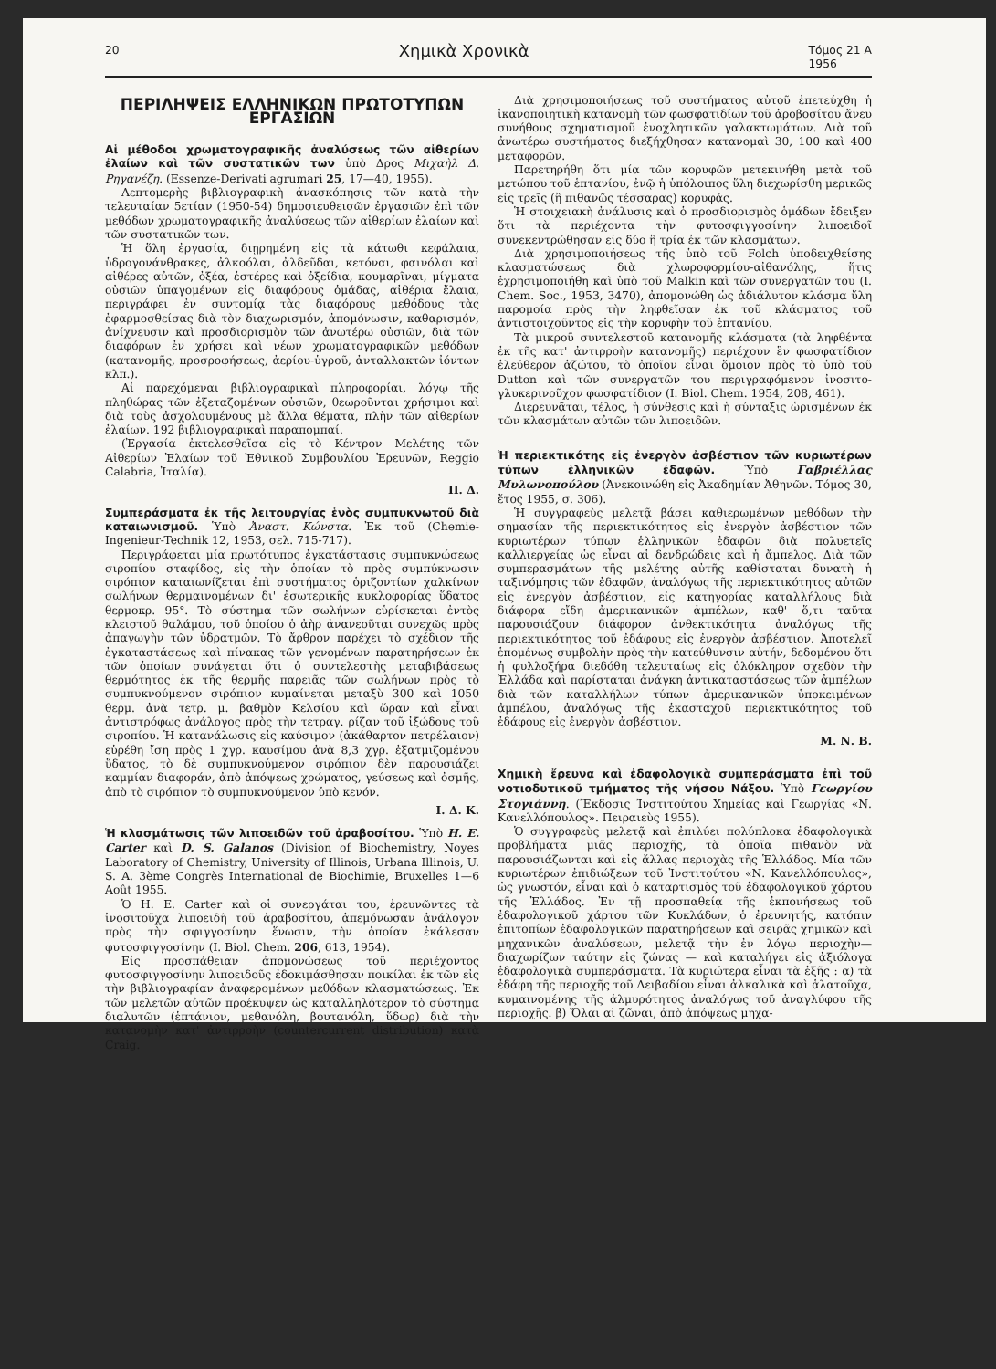20 Χημικὰ Χρονικὰ Τόμος 21 Α
1956
ΠΕΡΙΛΗΨΕΙΣ ΕΛΛΗΝΙΚΩΝ ΠΡΩΤΟΤΥΠΩΝ ΕΡΓΑΣΙΩΝ
Αἱ μέθοδοι χρωματογραφικῆς ἀναλύσεως τῶν αἰθερίων ἐλαίων καὶ τῶν συστατικῶν των ὑπὸ Δρος Μιχαὴλ Δ. Ρηγανέζη. (Essenze-Derivati agrumari 25, 17—40, 1955).
Λεπτομερὴς βιβλιογραφικὴ ἀνασκόπησις τῶν κατὰ τὴν τελευταίαν 5ετίαν (1950-54) δημοσιευθεισῶν ἐργασιῶν ἐπὶ τῶν μεθόδων χρωματογραφικῆς ἀναλύσεως τῶν αἰθερίων ἐλαίων καὶ τῶν συστατικῶν των.
Ἡ ὅλη ἐργασία, διῃρημένη εἰς τὰ κάτωθι κεφάλαια, ὑδρογονάνθρακες, ἀλκοόλαι, ἀλδεῦδαι, κετόναι, φαινόλαι καὶ αἰθέρες αὐτῶν, ὀξέα, ἐστέρες καὶ ὀξείδια, κουμαρῖναι, μίγματα οὐσιῶν ὑπαγομένων εἰς διαφόρους ὁμάδας, αἰθέρια ἔλαια, περιγράφει ἐν συντομίᾳ τὰς διαφόρους μεθόδους τὰς ἐφαρμοσθείσας διὰ τὸν διαχωρισμόν, ἀπομόνωσιν, καθαρισμόν, ἀνίχνευσιν καὶ προσδιορισμὸν τῶν ἀνωτέρω οὐσιῶν, διὰ τῶν διαφόρων ἐν χρήσει καὶ νέων χρωματογραφικῶν μεθόδων (κατανομῆς, προσροφήσεως, ἀερίου-ὑγροῦ, ἀνταλλακτῶν ἰόντων κλπ.).
Αἱ παρεχόμεναι βιβλιογραφικαὶ πληροφορίαι, λόγῳ τῆς πληθώρας τῶν ἐξεταζομένων οὐσιῶν, θεωροῦνται χρήσιμοι καὶ διὰ τοὺς ἀσχολουμένους μὲ ἄλλα θέματα, πλὴν τῶν αἰθερίων ἐλαίων. 192 βιβλιογραφικαὶ παραπομπαί.
(Ἐργασία ἐκτελεσθεῖσα εἰς τὸ Κέντρον Μελέτης τῶν Αἰθερίων Ἐλαίων τοῦ Ἐθνικοῦ Συμβουλίου Ἐρευνῶν, Reggio Calabria, Ἰταλία).
Π. Δ.
Συμπεράσματα ἐκ τῆς λειτουργίας ἑνὸς συμπυκνωτοῦ διὰ καταιωνισμοῦ. Ὑπὸ Ἀναστ. Κώνστα. Ἐκ τοῦ (Chemie-Ingenieur-Technik 12, 1953, σελ. 715-717).
Περιγράφεται μία πρωτότυπος ἐγκατάστασις συμπυκνώσεως σιροπίου σταφίδος, εἰς τὴν ὁποίαν τὸ πρὸς συμπύκνωσιν σιρόπιον καταιωνίζεται ἐπὶ συστήματος ὁριζοντίων χαλκίνων σωλήνων θερμαινομένων δι' ἐσωτερικῆς κυκλοφορίας ὕδατος θερμοκρ. 95°. Τὸ σύστημα τῶν σωλήνων εὑρίσκεται ἐντὸς κλειστοῦ θαλάμου, τοῦ ὁποίου ὁ ἀὴρ ἀνανεοῦται συνεχῶς πρὸς ἀπαγωγὴν τῶν ὑδρατμῶν. Τὸ ἄρθρον παρέχει τὸ σχέδιον τῆς ἐγκαταστάσεως καὶ πίνακας τῶν γενομένων παρατηρήσεων ἐκ τῶν ὁποίων συνάγεται ὅτι ὁ συντελεστὴς μεταβιβάσεως θερμότητος ἐκ τῆς θερμῆς παρειᾶς τῶν σωλήνων πρὸς τὸ συμπυκνούμενον σιρόπιον κυμαίνεται μεταξὺ 300 καὶ 1050 θερμ. ἀνὰ τετρ. μ. βαθμὸν Κελσίου καὶ ὥραν καὶ εἶναι ἀντιστρόφως ἀνάλογος πρὸς τὴν τετραγ. ρίζαν τοῦ ἰξώδους τοῦ σιροπίου. Ἡ κατανάλωσις εἰς καύσιμον (ἀκάθαρτον πετρέλαιον) εὑρέθη ἴση πρὸς 1 χγρ. καυσίμου ἀνὰ 8,3 χγρ. ἐξατμιζομένου ὕδατος, τὸ δὲ συμπυκνούμενον σιρόπιον δὲν παρουσιάζει καμμίαν διαφοράν, ἀπὸ ἀπόψεως χρώματος, γεύσεως καὶ ὀσμῆς, ἀπὸ τὸ σιρόπιον τὸ συμπυκνούμενον ὑπὸ κενόν.
Ι. Δ. Κ.
Ἡ κλασμάτωσις τῶν λιποειδῶν τοῦ ἀραβοσίτου. Ὑπὸ H. E. Carter καὶ D. S. Galanos (Division of Biochemistry, Noyes Laboratory of Chemistry, University of Illinois, Urbana Illinois, U. S. A. 3ème Congrès International de Biochimie, Bruxelles 1—6 Août 1955.
Ὁ H. E. Carter καὶ οἱ συνεργάται του, ἐρευνῶντες τὰ ἰνοσιτοῦχα λιποειδῆ τοῦ ἀραβοσίτου, ἀπεμόνωσαν ἀνάλογον πρὸς τὴν σφιγγοσίνην ἕνωσιν, τὴν ὁποίαν ἐκάλεσαν φυτοσφιγγοσίνην (I. Biol. Chem. 206, 613, 1954).
Εἰς προσπάθειαν ἀπομονώσεως τοῦ περιέχοντος φυτοσφιγγοσίνην λιποειδοῦς ἐδοκιμάσθησαν ποικίλαι ἐκ τῶν εἰς τὴν βιβλιογραφίαν ἀναφερομένων μεθόδων κλασματώσεως. Ἐκ τῶν μελετῶν αὐτῶν προέκυψεν ὡς καταλληλότερον τὸ σύστημα διαλυτῶν (ἑπτάνιον, μεθανόλη, βουτανόλη, ὕδωρ) διὰ τὴν κατανομὴν κατ' ἀντιρροὴν (countercurrent distribution) κατὰ Craig.
Διὰ χρησιμοποιήσεως τοῦ συστήματος αὐτοῦ ἐπετεύχθη ἡ ἱκανοποιητικὴ κατανομὴ τῶν φωσφατιδίων τοῦ ἀροβοσίτου ἄνευ συνήθους σχηματισμοῦ ἐνοχλητικῶν γαλακτωμάτων. Διὰ τοῦ ἀνωτέρω συστήματος διεξήχθησαν κατανομαὶ 30, 100 καὶ 400 μεταφορῶν.
Παρετηρήθη ὅτι μία τῶν κορυφῶν μετεκινήθη μετὰ τοῦ μετώπου τοῦ ἑπτανίου, ἐνῷ ἡ ὑπόλοιπος ὕλη διεχωρίσθη μερικῶς εἰς τρεῖς (ἢ πιθανῶς τέσσαρας) κορυφάς.
Ἡ στοιχειακὴ ἀνάλυσις καὶ ὁ προσδιορισμὸς ὁμάδων ἔδειξεν ὅτι τὰ περιέχοντα τὴν φυτοσφιγγοσίνην λιποειδοῖ συνεκεντρώθησαν εἰς δύο ἢ τρία ἐκ τῶν κλασμάτων.
Διὰ χρησιμοποιήσεως τῆς ὑπὸ τοῦ Folch ὑποδειχθείσης κλασματώσεως διὰ χλωροφορμίου-αἰθανόλης, ἥτις ἐχρησιμοποιήθη καὶ ὑπὸ τοῦ Malkin καὶ τῶν συνεργατῶν του (I. Chem. Soc., 1953, 3470), ἀπομονώθη ὡς ἀδιάλυτον κλάσμα ὕλη παρομοία πρὸς τὴν ληφθεῖσαν ἐκ τοῦ κλάσματος τοῦ ἀντιστοιχοῦντος εἰς τὴν κορυφὴν τοῦ ἑπτανίου.
Τὰ μικροῦ συντελεστοῦ κατανομῆς κλάσματα (τὰ ληφθέντα ἐκ τῆς κατ' ἀντιρροὴν κατανομῆς) περιέχουν ἓν φωσφατίδιον ἐλεύθερον ἀζώτου, τὸ ὁποῖον εἶναι ὅμοιον πρὸς τὸ ὑπὸ τοῦ Dutton καὶ τῶν συνεργατῶν του περιγραφόμενον ἰνοσιτο-γλυκερινοῦχον φωσφατίδιον (I. Biol. Chem. 1954, 208, 461).
Διερευνᾶται, τέλος, ἡ σύνθεσις καὶ ἡ σύνταξις ὡρισμένων ἐκ τῶν κλασμάτων αὐτῶν τῶν λιποειδῶν.
Ἡ περιεκτικότης εἰς ἐνεργὸν ἀσβέστιον τῶν κυριωτέρων τύπων ἑλληνικῶν ἐδαφῶν. Ὑπὸ Γαβριέλλας Μυλωνοπούλου (Ἀνεκοινώθη εἰς Ἀκαδημίαν Ἀθηνῶν. Τόμος 30, ἔτος 1955, σ. 306).
Ἡ συγγραφεὺς μελετᾷ βάσει καθιερωμένων μεθόδων τὴν σημασίαν τῆς περιεκτικότητος εἰς ἐνεργὸν ἀσβέστιον τῶν κυριωτέρων τύπων ἑλληνικῶν ἐδαφῶν διὰ πολυετεῖς καλλιεργείας ὡς εἶναι αἱ δενδρώδεις καὶ ἡ ἄμπελος. Διὰ τῶν συμπερασμάτων τῆς μελέτης αὐτῆς καθίσταται δυνατὴ ἡ ταξινόμησις τῶν ἐδαφῶν, ἀναλόγως τῆς περιεκτικότητος αὐτῶν εἰς ἐνεργὸν ἀσβέστιον, εἰς κατηγορίας καταλλήλους διὰ διάφορα εἴδη ἀμερικανικῶν ἀμπέλων, καθ' ὅ,τι ταῦτα παρουσιάζουν διάφορον ἀνθεκτικότητα ἀναλόγως τῆς περιεκτικότητος τοῦ ἐδάφους εἰς ἐνεργὸν ἀσβέστιον. Ἀποτελεῖ ἑπομένως συμβολὴν πρὸς τὴν κατεύθυνσιν αὐτήν, δεδομένου ὅτι ἡ φυλλοξήρα διεδόθη τελευταίως εἰς ὁλόκληρον σχεδὸν τὴν Ἑλλάδα καὶ παρίσταται ἀνάγκη ἀντικαταστάσεως τῶν ἀμπέλων διὰ τῶν καταλλήλων τύπων ἀμερικανικῶν ὑποκειμένων ἀμπέλου, ἀναλόγως τῆς ἑκασταχοῦ περιεκτικότητος τοῦ ἐδάφους εἰς ἐνεργὸν ἀσβέστιον.
Μ. Ν. Β.
Χημικὴ ἔρευνα καὶ ἐδαφολογικὰ συμπεράσματα ἐπὶ τοῦ νοτιοδυτικοῦ τμήματος τῆς νήσου Νάξου. Ὑπὸ Γεωργίου Στογιάννη. (Ἔκδοσις Ἰνστιτούτου Χημείας καὶ Γεωργίας «Ν. Κανελλόπουλος». Πειραιεὺς 1955).
Ὁ συγγραφεὺς μελετᾷ καὶ ἐπιλύει πολύπλοκα ἐδαφολογικὰ προβλήματα μιᾶς περιοχῆς, τὰ ὁποῖα πιθανὸν νὰ παρουσιάζωνται καὶ εἰς ἄλλας περιοχὰς τῆς Ἑλλάδος. Μία τῶν κυριωτέρων ἐπιδιώξεων τοῦ Ἰνστιτούτου «Ν. Κανελλόπουλος», ὡς γνωστόν, εἶναι καὶ ὁ καταρτισμὸς τοῦ ἐδαφολογικοῦ χάρτου τῆς Ἑλλάδος. Ἐν τῇ προσπαθείᾳ τῆς ἐκπονήσεως τοῦ ἐδαφολογικοῦ χάρτου τῶν Κυκλάδων, ὁ ἐρευνητής, κατόπιν ἐπιτοπίων ἐδαφολογικῶν παρατηρήσεων καὶ σειρᾶς χημικῶν καὶ μηχανικῶν ἀναλύσεων, μελετᾷ τὴν ἐν λόγῳ περιοχὴν—διαχωρίζων ταύτην εἰς ζώνας — καὶ καταλήγει εἰς ἀξιόλογα ἐδαφολογικὰ συμπεράσματα. Τὰ κυριώτερα εἶναι τὰ ἑξῆς : α) τὰ ἐδάφη τῆς περιοχῆς τοῦ Λειβαδίου εἶναι ἀλκαλικὰ καὶ ἁλατοῦχα, κυμαινομένης τῆς ἁλμυρότητος ἀναλόγως τοῦ ἀναγλύφου τῆς περιοχῆς. β) Ὅλαι αἱ ζῶναι, ἀπὸ ἀπόψεως μηχα-